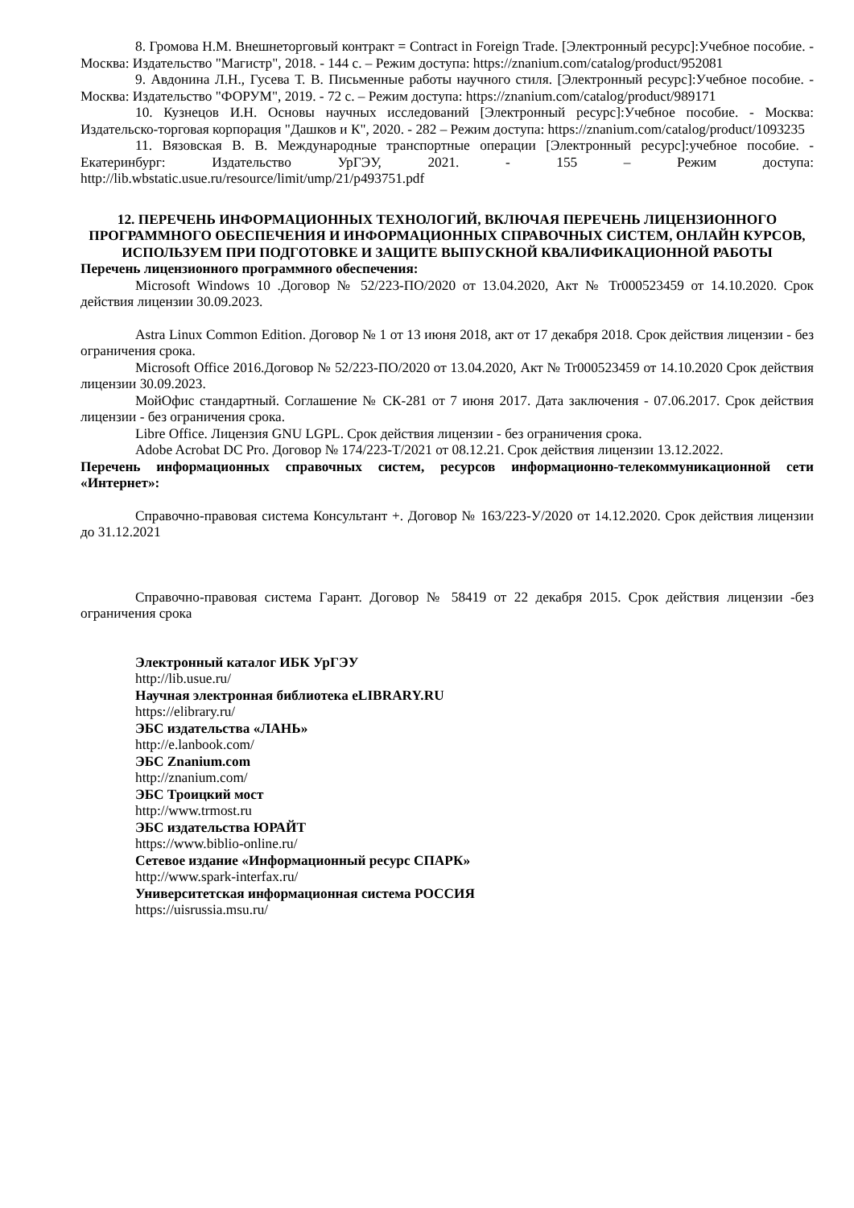8. Громова Н.М. Внешнеторговый контракт = Contract in Foreign Trade. [Электронный ресурс]:Учебное пособие. - Москва: Издательство "Магистр", 2018. - 144 с. – Режим доступа: https://znanium.com/catalog/product/952081
9. Авдонина Л.Н., Гусева Т. В. Письменные работы научного стиля. [Электронный ресурс]:Учебное пособие. - Москва: Издательство "ФОРУМ", 2019. - 72 с. – Режим доступа: https://znanium.com/catalog/product/989171
10. Кузнецов И.Н. Основы научных исследований [Электронный ресурс]:Учебное пособие. - Москва: Издательско-торговая корпорация "Дашков и К", 2020. - 282 – Режим доступа: https://znanium.com/catalog/product/1093235
11. Вязовская В. В. Международные транспортные операции [Электронный ресурс]:учебное пособие. - Екатеринбург: Издательство УрГЭУ, 2021. - 155 – Режим доступа: http://lib.wbstatic.usue.ru/resource/limit/ump/21/p493751.pdf
12. ПЕРЕЧЕНЬ ИНФОРМАЦИОННЫХ ТЕХНОЛОГИЙ, ВКЛЮЧАЯ ПЕРЕЧЕНЬ ЛИЦЕНЗИОННОГО ПРОГРАММНОГО ОБЕСПЕЧЕНИЯ И ИНФОРМАЦИОННЫХ СПРАВОЧНЫХ СИСТЕМ, ОНЛАЙН КУРСОВ, ИСПОЛЬЗУЕМ ПРИ ПОДГОТОВКЕ И ЗАЩИТЕ ВЫПУСКНОЙ КВАЛИФИКАЦИОННОЙ РАБОТЫ
Перечень лицензионного программного обеспечения:
Microsoft Windows 10 .Договор № 52/223-ПО/2020 от 13.04.2020, Акт № Tr000523459 от 14.10.2020. Срок действия лицензии 30.09.2023.
Astra Linux Common Edition. Договор № 1 от 13 июня 2018, акт от 17 декабря 2018. Срок действия лицензии - без ограничения срока.
Microsoft Office 2016.Договор № 52/223-ПО/2020 от 13.04.2020, Акт № Tr000523459 от 14.10.2020 Срок действия лицензии 30.09.2023.
МойОфис стандартный. Соглашение № СК-281 от 7 июня 2017. Дата заключения - 07.06.2017. Срок действия лицензии - без ограничения срока.
Libre Office. Лицензия GNU LGPL. Срок действия лицензии - без ограничения срока.
Adobe Acrobat DC Pro. Договор № 174/223-Т/2021 от 08.12.21. Срок действия лицензии 13.12.2022.
Перечень информационных справочных систем, ресурсов информационно-телекоммуникационной сети «Интернет»:
Справочно-правовая система Консультант +. Договор № 163/223-У/2020 от 14.12.2020. Срок действия лицензии до 31.12.2021
Справочно-правовая система Гарант. Договор № 58419 от 22 декабря 2015. Срок действия лицензии -без ограничения срока
Электронный каталог ИБК УрГЭУ
http://lib.usue.ru/
Научная электронная библиотека eLIBRARY.RU
https://elibrary.ru/
ЭБС издательства «ЛАНЬ»
http://e.lanbook.com/
ЭБС Znanium.com
http://znanium.com/
ЭБС Троицкий мост
http://www.trmost.ru
ЭБС издательства ЮРАЙТ
https://www.biblio-online.ru/
Сетевое издание «Информационный ресурс СПАРК»
http://www.spark-interfax.ru/
Университетская информационная система РОССИЯ
https://uisrussia.msu.ru/